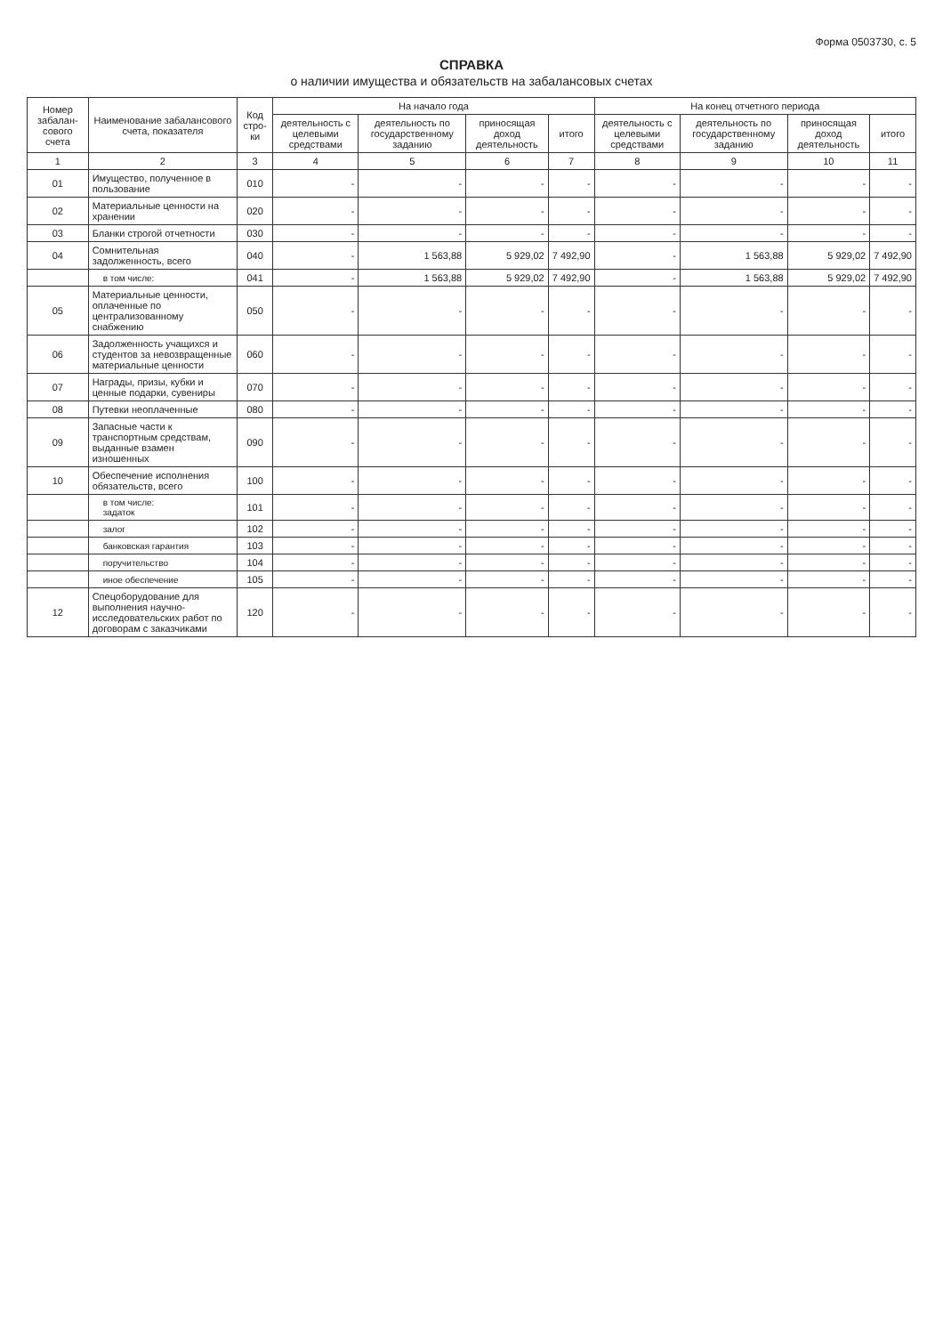Форма 0503730, с. 5
СПРАВКА
о наличии имущества и обязательств на забалансовых счетах
| Номер забалан-сового счета | Наименование забалансового счета, показателя | Код стро-ки | На начало года | | | | На конец отчетного периода | | | |
| --- | --- | --- | --- | --- | --- | --- | --- | --- | --- | --- |
| | | | деятельность с целевыми средствами | деятельность по государственному заданию | приносящая доход деятельность | итого | деятельность с целевыми средствами | деятельность по государственному заданию | приносящая доход деятельность | итого |
| 1 | 2 | 3 | 4 | 5 | 6 | 7 | 8 | 9 | 10 | 11 |
| 01 | Имущество, полученное в пользование | 010 | - | - | - | - | - | - | - | - |
| 02 | Материальные ценности на хранении | 020 | - | - | - | - | - | - | - | - |
| 03 | Бланки строгой отчетности | 030 | - | - | - | - | - | - | - | - |
| 04 | Сомнительная задолженность, всего | 040 | - | 1 563,88 | 5 929,02 | 7 492,90 | - | 1 563,88 | 5 929,02 | 7 492,90 |
| | в том числе: | 041 | - | 1 563,88 | 5 929,02 | 7 492,90 | - | 1 563,88 | 5 929,02 | 7 492,90 |
| 05 | Материальные ценности, оплаченные по централизованному снабжению | 050 | - | - | - | - | - | - | - | - |
| 06 | Задолженность учащихся и студентов за невозвращенные материальные ценности | 060 | - | - | - | - | - | - | - | - |
| 07 | Награды, призы, кубки и ценные подарки, сувениры | 070 | - | - | - | - | - | - | - | - |
| 08 | Путевки неоплаченные | 080 | - | - | - | - | - | - | - | - |
| 09 | Запасные части к транспортным средствам, выданные взамен изношенных | 090 | - | - | - | - | - | - | - | - |
| 10 | Обеспечение исполнения обязательств, всего | 100 | - | - | - | - | - | - | - | - |
| | в том числе: задаток | 101 | - | - | - | - | - | - | - | - |
| | залог | 102 | - | - | - | - | - | - | - | - |
| | банковская гарантия | 103 | - | - | - | - | - | - | - | - |
| | поручительство | 104 | - | - | - | - | - | - | - | - |
| | иное обеспечение | 105 | - | - | - | - | - | - | - | - |
| 12 | Спецоборудование для выполнения научно-исследовательских работ по договорам с заказчиками | 120 | - | - | - | - | - | - | - | - |